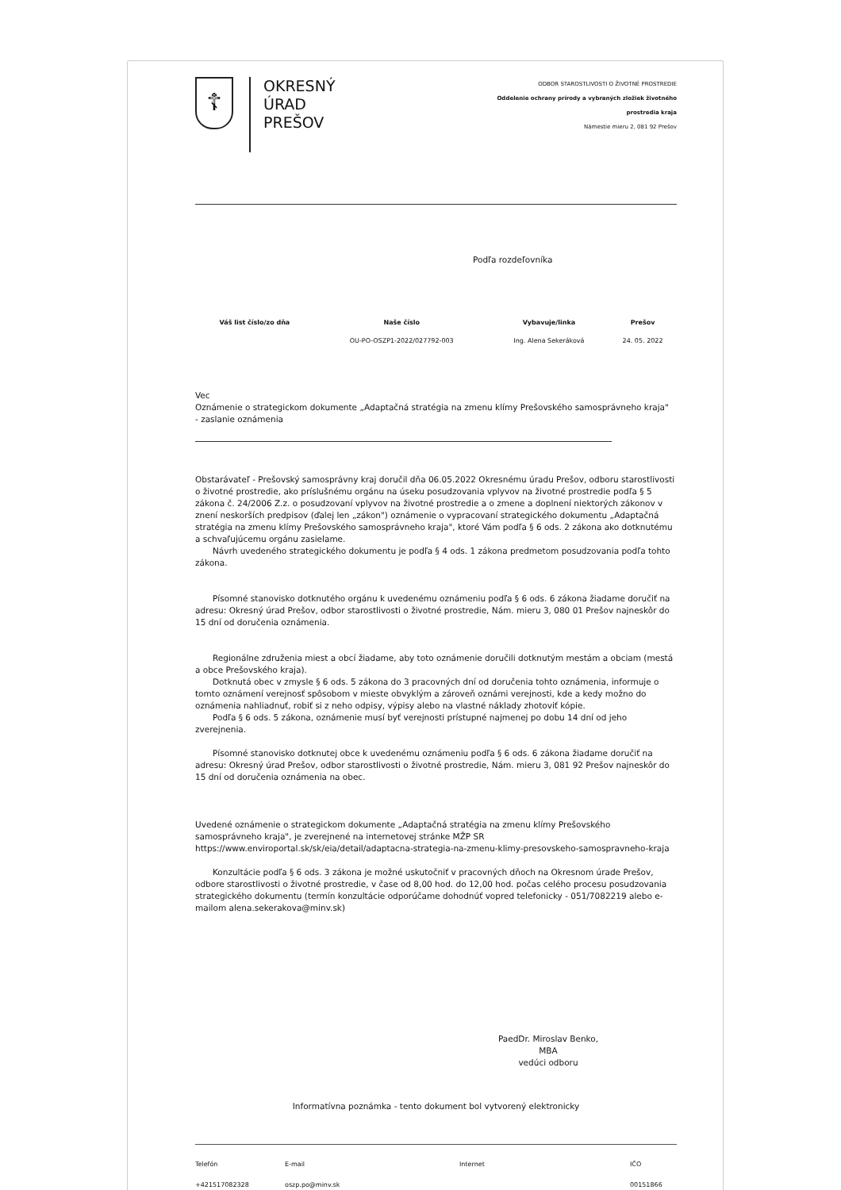☦
OKRESNÝ
ÚRAD
PREŠOV
ODBOR STAROSTLIVOSTI O ŽIVOTNÉ PROSTREDIE
Oddelenie ochrany prírody a vybraných zložiek životného
prostredia kraja
Námestie mieru 2, 081 92 Prešov
Podľa rozdeľovníka
| Váš list číslo/zo dňa | Naše číslo | Vybavuje/linka | Prešov |
| --- | --- | --- | --- |
| | OU-PO-OSZP1-2022/027792-003 | Ing. Alena Sekeráková | 24. 05. 2022 |
Vec
Oznámenie o strategickom dokumente „Adaptačná stratégia na zmenu klímy Prešovského samosprávneho kraja"
- zaslanie oznámenia
Obstarávateľ - Prešovský samosprávny kraj doručil dňa 06.05.2022 Okresnému úradu Prešov, odboru starostlivosti o životné prostredie, ako príslušnému orgánu na úseku posudzovania vplyvov na životné prostredie podľa § 5 zákona č. 24/2006 Z.z. o posudzovaní vplyvov na životné prostredie a o zmene a doplnení niektorých zákonov v znení neskorších predpisov (ďalej len „zákon") oznámenie o vypracovaní strategického dokumentu „Adaptačná stratégia na zmenu klímy Prešovského samosprávneho kraja", ktoré Vám podľa § 6 ods. 2 zákona ako dotknutému a schvaľujúcemu orgánu zasielame.
Návrh uvedeného strategického dokumentu je podľa § 4 ods. 1 zákona predmetom posudzovania podľa tohto zákona.
Písomné stanovisko dotknutého orgánu k uvedenému oznámeniu podľa § 6 ods. 6 zákona žiadame doručiť na adresu: Okresný úrad Prešov, odbor starostlivosti o životné prostredie, Nám. mieru 3, 080 01 Prešov najneskôr do 15 dní od doručenia oznámenia.
Regionálne združenia miest a obcí žiadame, aby toto oznámenie doručili dotknutým mestám a obciam (mestá a obce Prešovského kraja).
Dotknutá obec v zmysle § 6 ods. 5 zákona do 3 pracovných dní od doručenia tohto oznámenia, informuje o tomto oznámení verejnosť spôsobom v mieste obvyklým a zároveň oznámi verejnosti, kde a kedy možno do oznámenia nahliadnuť, robiť si z neho odpisy, výpisy alebo na vlastné náklady zhotoviť kópie.
Podľa § 6 ods. 5 zákona, oznámenie musí byť verejnosti prístupné najmenej po dobu 14 dní od jeho zverejnenia.
Písomné stanovisko dotknutej obce k uvedenému oznámeniu podľa § 6 ods. 6 zákona žiadame doručiť na adresu: Okresný úrad Prešov, odbor starostlivosti o životné prostredie, Nám. mieru 3, 081 92 Prešov najneskôr do 15 dní od doručenia oznámenia na obec.
Uvedené oznámenie o strategickom dokumente „Adaptačná stratégia na zmenu klímy Prešovského samosprávneho kraja", je zverejnené na internetovej stránke MŽP SR
https://www.enviroportal.sk/sk/eia/detail/adaptacna-strategia-na-zmenu-klimy-presovskeho-samospravneho-kraja
Konzultácie podľa § 6 ods. 3 zákona je možné uskutočniť v pracovných dňoch na Okresnom úrade Prešov, odbore starostlivosti o životné prostredie, v čase od 8,00 hod. do 12,00 hod. počas celého procesu posudzovania strategického dokumentu (termín konzultácie odporúčame dohodnúť vopred telefonicky - 051/7082219 alebo e-mailom alena.sekerakova@minv.sk)
PaedDr. Miroslav Benko, MBA
vedúci odboru
Informatívna poznámka - tento dokument bol vytvorený elektronicky
Telefón
+421517082328
E-mail
oszp.po@minv.sk
Internet IČO
00151866